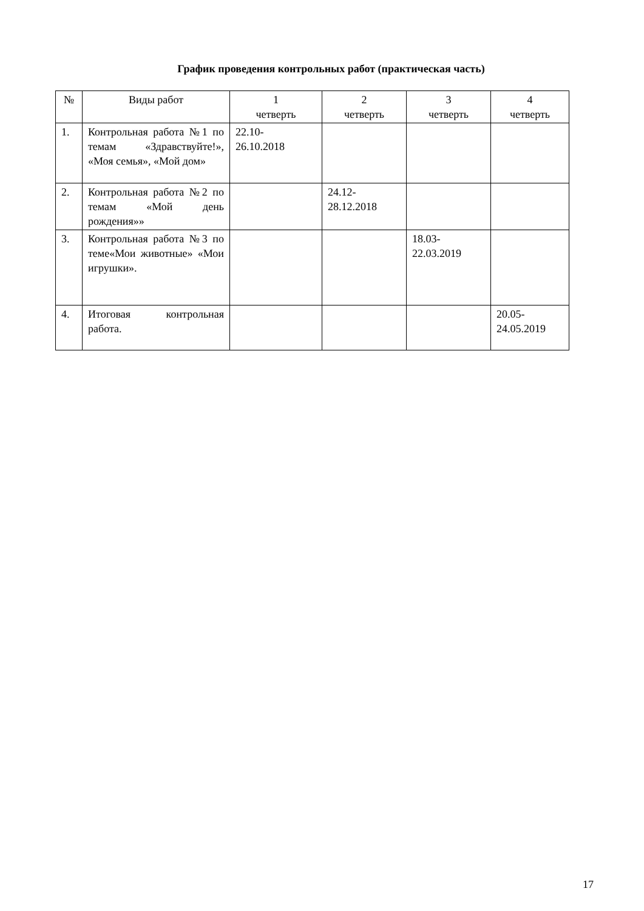График проведения контрольных работ (практическая часть)
| № | Виды работ | 1 четверть | 2 четверть | 3 четверть | 4 четверть |
| --- | --- | --- | --- | --- | --- |
| 1. | Контрольная работа №1 по темам «Здравствуйте!», «Моя семья», «Мой дом» | 22.10- 26.10.2018 | | | |
| 2. | Контрольная работа №2 по темам «Мой день рождения»» | | 24.12- 28.12.2018 | | |
| 3. | Контрольная работа №3 по теме«Мои животные» «Мои игрушки». | | | 18.03- 22.03.2019 | |
| 4. | Итоговая контрольная работа. | | | | 20.05- 24.05.2019 |
17